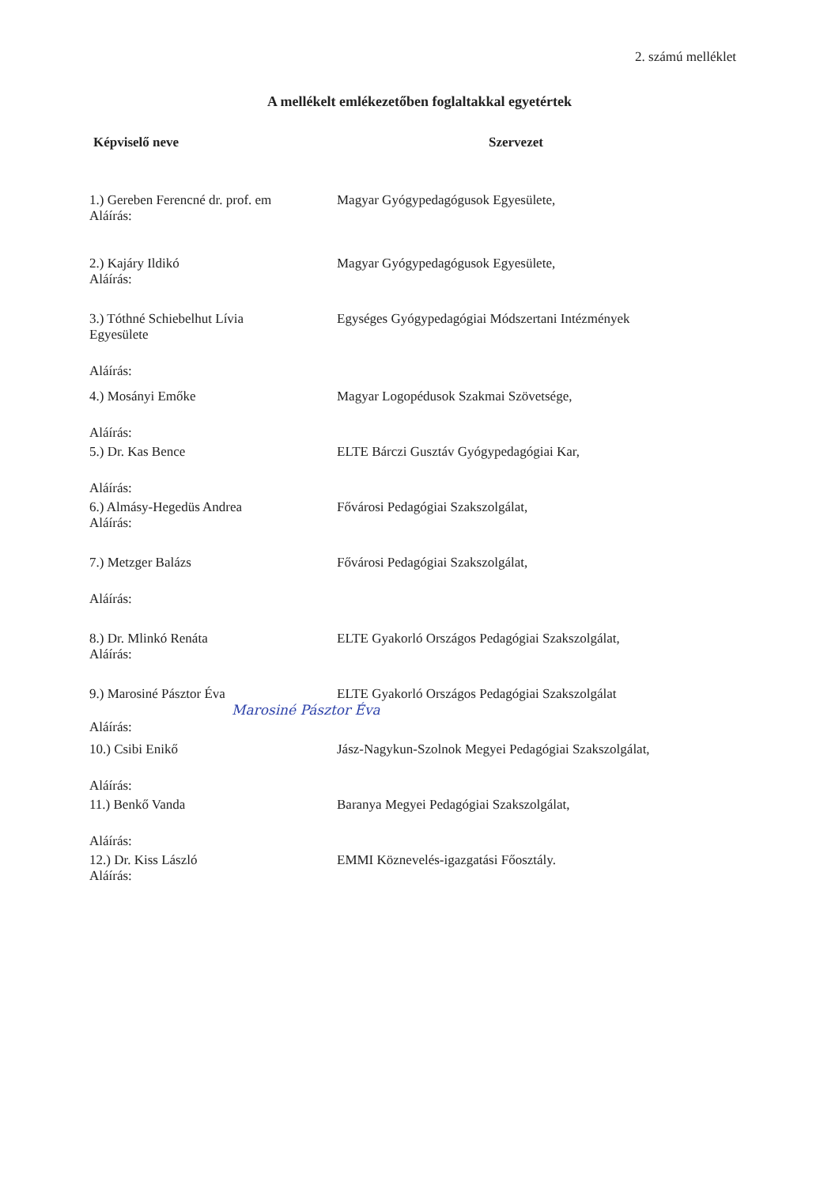2. számú melléklet
A mellékelt emlékezetőben foglaltakkal egyetértek
Képviselő neve Szervezet
1.) Gereben Ferencné dr. prof. em
Magyar Gyógypedagógusok Egyesülete,
Aláírás:
2.) Kajáry Ildikó Magyar Gyógypedagógusok Egyesülete,
Aláírás:
3.) Tóthné Schiebelhut Lívia
Egyesülete
Egységes Gyógypedagógiai Módszertani Intézmények
Aláírás:
4.) Mosányi Emőke Magyar Logopédusok Szakmai Szövetsége,
Aláírás:
5.) Dr. Kas Bence ELTE Bárczi Gusztáv Gyógypedagógiai Kar,
Aláírás:
6.) Almásy-Hegedüs Andrea Fővárosi Pedagógiai Szakszolgálat,
Aláírás:
7.) Metzger Balázs Fővárosi Pedagógiai Szakszolgálat,
Aláírás:
8.) Dr. Mlinkó Renáta ELTE Gyakorló Országos Pedagógiai Szakszolgálat,
Aláírás:
9.) Marosiné Pásztor Éva ELTE Gyakorló Országos Pedagógiai Szakszolgálat
Marosiné Pásztor Éva
Aláírás:
10.) Csibi Enikő Jász-Nagykun-Szolnok Megyei Pedagógiai Szakszolgálat,
Aláírás:
11.) Benkő Vanda Baranya Megyei Pedagógiai Szakszolgálat,
Aláírás:
12.) Dr. Kiss László EMMI Köznevelés-igazgatási Főosztály.
Aláírás: